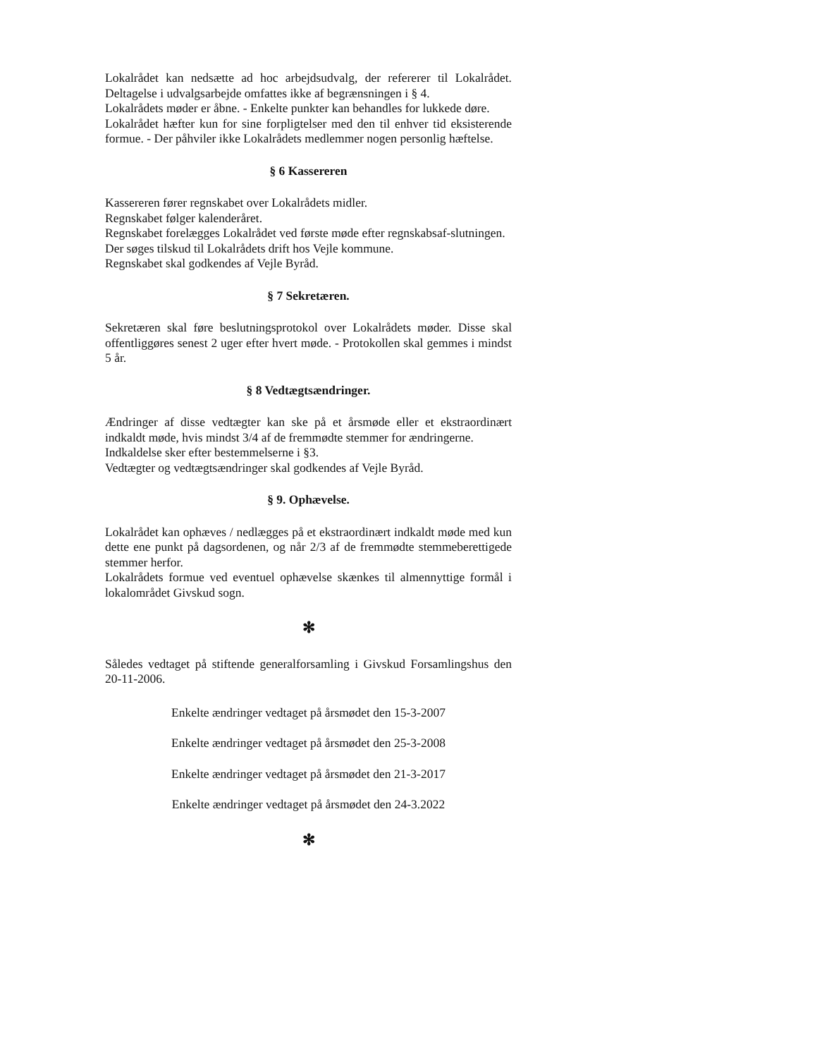Lokalrådet kan nedsætte ad hoc arbejdsudvalg, der refererer til Lokalrådet. Deltagelse i udvalgsarbejde omfattes ikke af begrænsningen i § 4.
Lokalrådets møder er åbne. - Enkelte punkter kan behandles for lukkede døre.
Lokalrådet hæfter kun for sine forpligtelser med den til enhver tid eksisterende formue. - Der påhviler ikke Lokalrådets medlemmer nogen personlig hæftelse.
§ 6 Kassereren
Kassereren fører regnskabet over Lokalrådets midler.
Regnskabet følger kalenderåret.
Regnskabet forelægges Lokalrådet ved første møde efter regnskabsaf-slutningen.
Der søges tilskud til Lokalrådets drift hos Vejle kommune.
Regnskabet skal godkendes af Vejle Byråd.
§ 7 Sekretæren.
Sekretæren skal føre beslutningsprotokol over Lokalrådets møder. Disse skal offentliggøres senest 2 uger efter hvert møde. - Protokollen skal gemmes i mindst 5 år.
§ 8 Vedtægtsændringer.
Ændringer af disse vedtægter kan ske på et årsmøde eller et ekstraordinært indkaldt møde, hvis mindst 3/4 af de fremmødte stemmer for ændringerne.
Indkaldelse sker efter bestemmelserne i §3.
Vedtægter og vedtægtsændringer skal godkendes af Vejle Byråd.
§ 9. Ophævelse.
Lokalrådet kan ophæves / nedlægges på et ekstraordinært indkaldt møde med kun dette ene punkt på dagsordenen, og når 2/3 af de fremmødte stemmeberettigede stemmer herfor.
Lokalrådets formue ved eventuel ophævelse skænkes til almennyttige formål i lokalområdet Givskud sogn.
✻
Således vedtaget på stiftende generalforsamling i Givskud Forsamlingshus den 20-11-2006.
Enkelte ændringer vedtaget på årsmødet den 15-3-2007
Enkelte ændringer vedtaget på årsmødet den 25-3-2008
Enkelte ændringer vedtaget på årsmødet den 21-3-2017
Enkelte ændringer vedtaget på årsmødet den 24-3.2022
✻